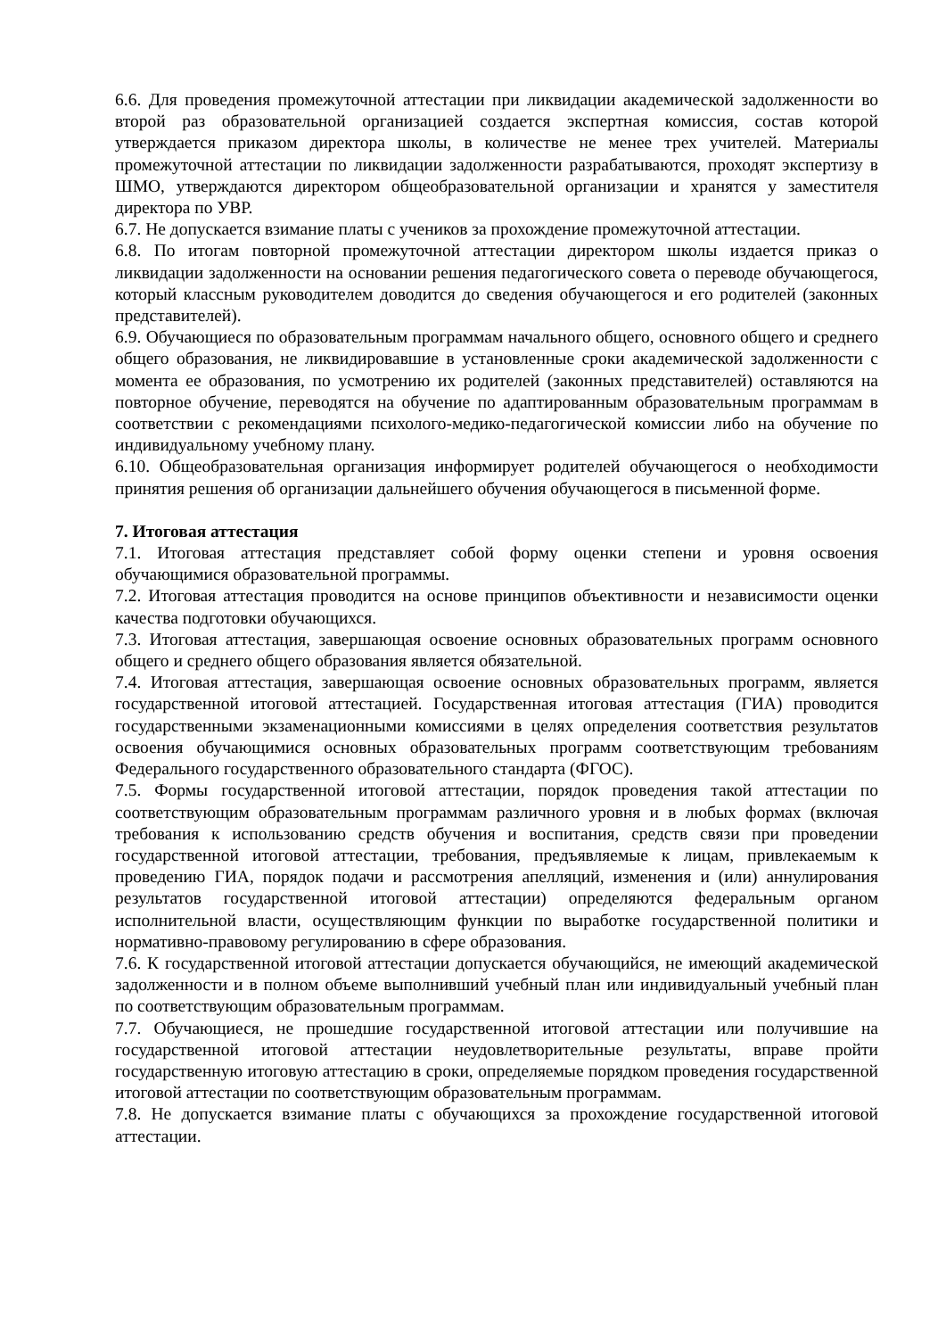6.6. Для проведения промежуточной аттестации при ликвидации академической задолженности во второй раз образовательной организацией создается экспертная комиссия, состав которой утверждается приказом директора школы, в количестве не менее трех учителей. Материалы промежуточной аттестации по ликвидации задолженности разрабатываются, проходят экспертизу в ШМО, утверждаются директором общеобразовательной организации и хранятся у заместителя директора по УВР.
6.7. Не допускается взимание платы с учеников за прохождение промежуточной аттестации.
6.8. По итогам повторной промежуточной аттестации директором школы издается приказ о ликвидации задолженности на основании решения педагогического совета о переводе обучающегося, который классным руководителем доводится до сведения обучающегося и его родителей (законных представителей).
6.9. Обучающиеся по образовательным программам начального общего, основного общего и среднего общего образования, не ликвидировавшие в установленные сроки академической задолженности с момента ее образования, по усмотрению их родителей (законных представителей) оставляются на повторное обучение, переводятся на обучение по адаптированным образовательным программам в соответствии с рекомендациями психолого-медико-педагогической комиссии либо на обучение по индивидуальному учебному плану.
6.10. Общеобразовательная организация информирует родителей обучающегося о необходимости принятия решения об организации дальнейшего обучения обучающегося в письменной форме.
7. Итоговая аттестация
7.1. Итоговая аттестация представляет собой форму оценки степени и уровня освоения обучающимися образовательной программы.
7.2. Итоговая аттестация проводится на основе принципов объективности и независимости оценки качества подготовки обучающихся.
7.3. Итоговая аттестация, завершающая освоение основных образовательных программ основного общего и среднего общего образования является обязательной.
7.4. Итоговая аттестация, завершающая освоение основных образовательных программ, является государственной итоговой аттестацией. Государственная итоговая аттестация (ГИА) проводится государственными экзаменационными комиссиями в целях определения соответствия результатов освоения обучающимися основных образовательных программ соответствующим требованиям Федерального государственного образовательного стандарта (ФГОС).
7.5. Формы государственной итоговой аттестации, порядок проведения такой аттестации по соответствующим образовательным программам различного уровня и в любых формах (включая требования к использованию средств обучения и воспитания, средств связи при проведении государственной итоговой аттестации, требования, предъявляемые к лицам, привлекаемым к проведению ГИА, порядок подачи и рассмотрения апелляций, изменения и (или) аннулирования результатов государственной итоговой аттестации) определяются федеральным органом исполнительной власти, осуществляющим функции по выработке государственной политики и нормативно-правовому регулированию в сфере образования.
7.6. К государственной итоговой аттестации допускается обучающийся, не имеющий академической задолженности и в полном объеме выполнивший учебный план или индивидуальный учебный план по соответствующим образовательным программам.
7.7. Обучающиеся, не прошедшие государственной итоговой аттестации или получившие на государственной итоговой аттестации неудовлетворительные результаты, вправе пройти государственную итоговую аттестацию в сроки, определяемые порядком проведения государственной итоговой аттестации по соответствующим образовательным программам.
7.8. Не допускается взимание платы с обучающихся за прохождение государственной итоговой аттестации.